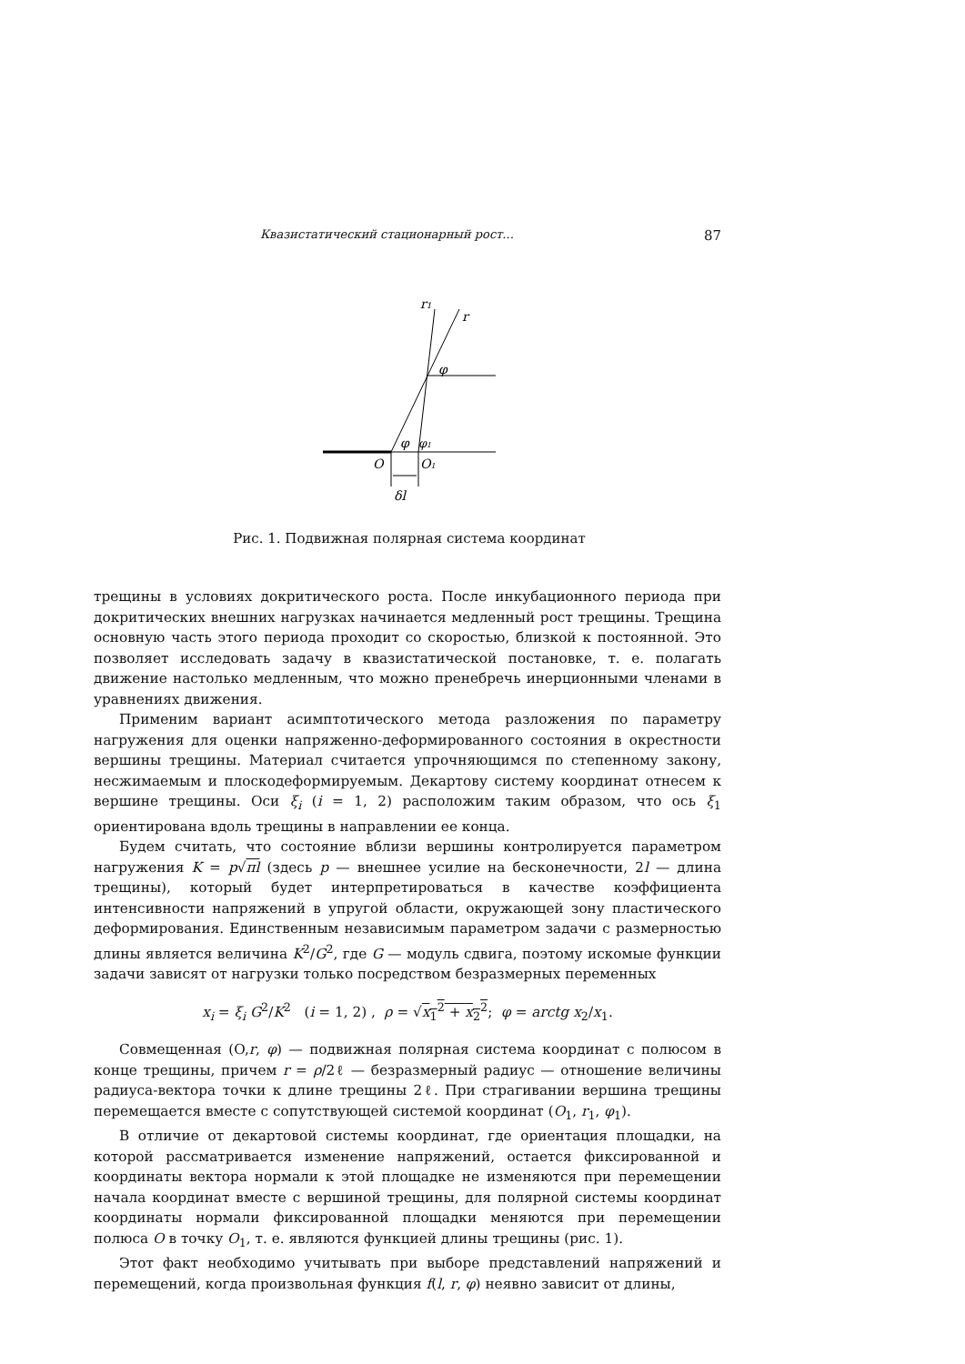Квазистатический стационарный рост... 87
r1
r
φ
φ
φ1
O
O1
δl
Рис. 1. Подвижная полярная система координат
трещины в условиях докритического роста. После инкубационного периода при докритических внешних нагрузках начинается медленный рост трещины. Трещина основную часть этого периода проходит со скоростью, близкой к постоянной. Это позволяет исследовать задачу в квазистатической постановке, т. е. полагать движение настолько медленным, что можно пренебречь инерционными членами в уравнениях движения.
Применим вариант асимптотического метода разложения по параметру нагружения для оценки напряженно-деформированного состояния в окрестности вершины трещины. Материал считается упрочняющимся по степенному закону, несжимаемым и плоскодеформируемым. Декартову систему координат отнесем к вершине трещины. Оси ξ<sub>i</sub> (i = 1, 2) расположим таким образом, что ось ξ<sub>1</sub> ориентирована вдоль трещины в направлении ее конца.
Будем считать, что состояние вблизи вершины контролируется параметром нагружения K = p√πl (здесь p — внешнее усилие на бесконечности, 2l — длина трещины), который будет интерпретироваться в качестве коэффициента интенсивности напряжений в упругой области, окружающей зону пластического деформирования. Единственным независимым параметром задачи с размерностью длины является величина K<sup>2</sup>/G<sup>2</sup>, где G — модуль сдвига, поэтому искомые функции задачи зависят от нагрузки только посредством безразмерных переменных
x<sub>i</sub> = ξ<sub>i</sub> G<sup>2</sup>/K<sup>2</sup> (i = 1, 2) , ρ = √x<sub>1</sub><sup>2</sup> + x<sub>2</sub><sup>2</sup>; φ = arctg x<sub>2</sub>/x<sub>1</sub>.
Совмещенная (O,r, φ) — подвижная полярная система координат с полюсом в конце трещины, причем r = ρ/2ℓ — безразмерный радиус — отношение величины радиуса-вектора точки к длине трещины 2ℓ. При страгивании вершина трещины перемещается вместе с сопутствующей системой координат (O<sub>1</sub>, r<sub>1</sub>, φ<sub>1</sub>).
В отличие от декартовой системы координат, где ориентация площадки, на которой рассматривается изменение напряжений, остается фиксированной и координаты вектора нормали к этой площадке не изменяются при перемещении начала координат вместе с вершиной трещины, для полярной системы координат координаты нормали фиксированной площадки меняются при перемещении полюса O в точку O<sub>1</sub>, т. е. являются функцией длины трещины (рис. 1).
Этот факт необходимо учитывать при выборе представлений напряжений и перемещений, когда произвольная функция f(l, r, φ) неявно зависит от длины,